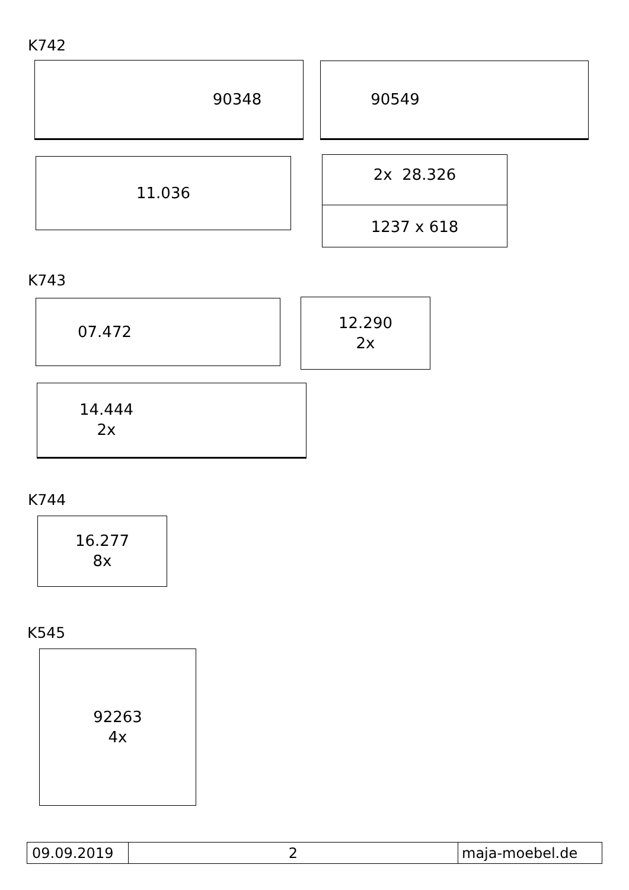K742
90348 90549
11.036
2x 28.326
1237 x 618
K743
07.472
12.290
2x
14.444
2x
K744
16.277
8x
K545
92263
4x
09.09.2019 2 maja-moebel.de